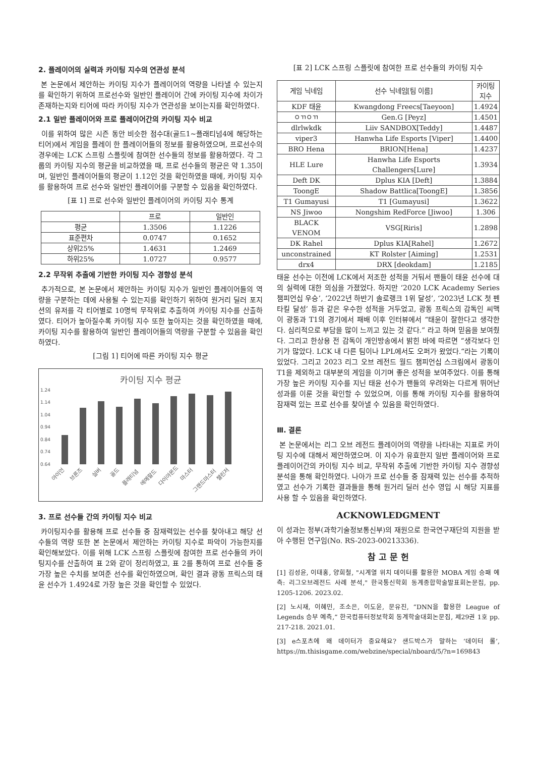2. 플레이어의 실력과 카이팅 지수의 연관성 분석
본 논문에서 제안하는 카이팅 지수가 플레이어의 역량을 나타낼 수 있는지를 확인하기 위하여 프로선수와 일반인 플레이어 간에 카이팅 지수에 차이가 존재하는지와 티어에 따라 카이팅 지수가 연관성을 보이는지를 확인하였다.
2.1 일반 플레이어와 프로 플레이어간의 카이팅 지수 비교
이를 위하여 많은 시즌 동안 비슷한 점수대(골드1~플래티넘4에 해당하는 티어)에서 게임을 플레이 한 플레이어들의 정보를 활용하였으며, 프로선수의 경우에는 LCK 스프링 스플릿에 참여한 선수들의 정보를 활용하였다. 각 그룹의 카이팅 지수의 평균을 비교하였을 때, 프로 선수들의 평균은 약 1.35이며, 일반인 플레이어들의 평균이 1.12인 것을 확인하였을 때에, 카이팅 지수를 활용하여 프로 선수와 일반인 플레이어를 구분할 수 있음을 확인하였다.
[표 1] 프로 선수와 일반인 플레이어의 카이팅 지수 통계
| | 프로 | 일반인 |
| --- | --- | --- |
| 평균 | 1.3506 | 1.1226 |
| 표준편차 | 0.0747 | 0.1652 |
| 상위25% | 1.4631 | 1.2469 |
| 하위25% | 1.0727 | 0.9577 |
2.2 무작위 추출에 기반한 카이팅 지수 경향성 분석
추가적으로, 본 논문에서 제안하는 카이팅 지수가 일반인 플레이어들의 역량을 구분하는 데에 사용될 수 있는지를 확인하기 위하여 원거리 딜러 포지션의 유저를 각 티어별로 10명씩 무작위로 추출하여 카이팅 지수를 산출하였다. 티어가 높아질수록 카이팅 지수 또한 높아지는 것을 확인하였을 때에, 카이팅 지수를 활용하여 일반인 플레이어들의 역량을 구분할 수 있음을 확인하였다.
[그림 1] 티어에 따른 카이팅 지수 평균
카이팅 지수 평균
1.24
1.14
1.04
0.94
0.84
0.74
0.64
아이언
브론즈
실버
골드
플래티넘
에메랄드
다이아몬드
마스터
그랜드마스터
챌린저
3. 프로 선수들 간의 카이팅 지수 비교
카이팅지수를 활용해 프로 선수들 중 잠재력있는 선수를 찾아내고 해당 선수들의 역량 또한 본 논문에서 제안하는 카이팅 지수로 파악이 가능한지를 확인해보았다. 이를 위해 LCK 스프링 스플릿에 참여한 프로 선수들의 카이팅지수를 산출하여 표 2와 같이 정리하였고, 표 2를 통하여 프로 선수들 중 가장 높은 수치를 보여준 선수를 확인하였으며, 확인 결과 광동 프릭스의 태윤 선수가 1.4924로 가장 높은 것을 확인할 수 있었다.
[표 2] LCK 스프링 스플릿에 참여한 프로 선수들의 카이팅 지수
| 게임 닉네임 | 선수 닉네임[팀 이름] | 카이팅 지수 |
| --- | --- | --- |
| KDF 태윤 | Kwangdong Freecs[Taeyoon] | 1.4924 |
| ㅇㄲㅇㄲ | Gen.G [Peyz] | 1.4501 |
| dlrlwkdk | Liiv SANDBOX[Teddy] | 1.4487 |
| viper3 | Hanwha Life Esports [Viper] | 1.4400 |
| BRO Hena | BRION[Hena] | 1.4237 |
| HLE Lure | Hanwha Life Esports Challengers[Lure] | 1.3934 |
| Deft DK | Dplus KIA [Deft] | 1.3884 |
| ToongE | Shadow Battlica[ToongE] | 1.3856 |
| T1 Gumayusi | T1 [Gumayusi] | 1.3622 |
| NS Jiwoo | Nongshim RedForce [Jiwoo] | 1.306 |
| BLACK VENOM | VSG[Riris] | 1.2898 |
| DK Rahel | Dplus KIA[Rahel] | 1.2672 |
| unconstrained | KT Rolster [Aiming] | 1.2531 |
| drx4 | DRX [deokdam] | 1.2185 |
태윤 선수는 이전에 LCK에서 저조한 성적을 거둬서 팬들이 태윤 선수에 대의 실력에 대한 의심을 가졌었다. 하지만 ‘2020 LCK Academy Series 챔피언십 우승’, ‘2022년 하반기 솔로랭크 1위 달성’, ‘2023년 LCK 첫 펜타킬 달성’ 등과 같은 우수한 성적을 거두었고, 광동 프릭스의 감독인 씨맥이 광동과 T1의 경기에서 패배 이후 인터뷰에서 “태윤이 잘한다고 생각한다. 심리적으로 부담을 많이 느끼고 있는 것 같다.” 라고 하며 믿음을 보여줬다. 그리고 한상용 전 감독이 개인방송에서 밝힌 바에 따르면 “생각보다 인기가 많았다. LCK 내 다른 팀이나 LPL에서도 오퍼가 왔었다.“라는 기록이 있었다. 그리고 2023 리그 오브 레전드 월드 챔피언십 스크림에서 광동이 T1을 제외하고 대부분의 게임을 이기며 좋은 성적을 보여주었다. 이를 통해 가장 높은 카이팅 지수를 지닌 태윤 선수가 팬들의 우려와는 다르게 뛰어난 성과를 이룬 것을 확인할 수 있었으며, 이를 통해 카이팅 지수를 활용하여 잠재력 있는 프로 선수를 찾아낼 수 있음을 확인하였다.
Ⅲ. 결론
본 논문에서는 리그 오브 레전드 플레이어의 역량을 나타내는 지표로 카이팅 지수에 대해서 제안하였으며. 이 지수가 유효한지 일반 플레이어와 프로 플레이어간의 카이팅 지수 비교, 무작위 추출에 기반한 카이팅 지수 경향성 분석을 통해 확인하였다. 나아가 프로 선수들 중 잠재력 있는 선수를 추적하였고 선수가 기록한 결과들을 통해 원거리 딜러 선수 영입 시 해당 지표를 사용 할 수 있음을 확인하였다.
ACKNOWLEDGMENT
이 성과는 정부(과학기술정보통신부)의 재원으로 한국연구재단의 지원을 받아 수행된 연구임(No. RS-2023-00213336).
참 고 문 헌
[1] 김성윤, 이태홍, 양희철, "시계열 위치 데이터를 활용한 MOBA 게임 승패 예측: 리그오브레전드 사례 분석," 한국통신학회 동계종합학술발표회논문집, pp. 1205-1206. 2023.02.
[2] 노시재, 이혜민, 조소은, 이도윤, 문유진, “DNN을 활용한 League of Legends 승부 예측,” 한국컴퓨터정보학회 동계학술대회논문집, 제29권 1호 pp. 217-218. 2021.01.
[3] e스포츠에 왜 데이터가 중요해요? 샌드박스가 말하는 ‘데이터 롤’, https://m.thisisgame.com/webzine/special/nboard/5/?n=169843